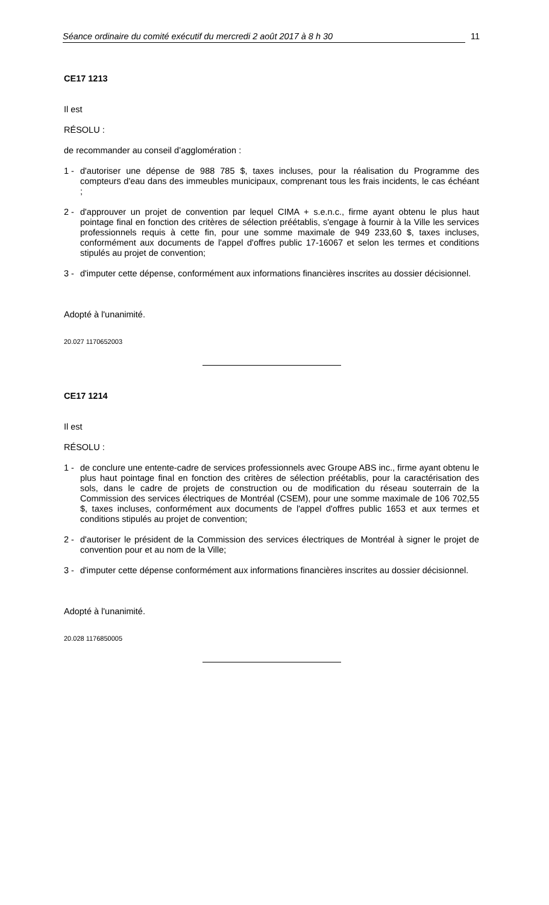Séance ordinaire du comité exécutif du mercredi 2 août 2017 à 8 h 30 11
CE17 1213
Il est
RÉSOLU :
de recommander au conseil d’agglomération :
1 - d'autoriser une dépense de 988 785 $, taxes incluses, pour la réalisation du Programme des compteurs d'eau dans des immeubles municipaux, comprenant tous les frais incidents, le cas échéant ;
2 - d'approuver un projet de convention par lequel CIMA + s.e.n.c., firme ayant obtenu le plus haut pointage final en fonction des critères de sélection préétablis, s'engage à fournir à la Ville les services professionnels requis à cette fin, pour une somme maximale de 949 233,60 $, taxes incluses, conformément aux documents de l'appel d'offres public 17-16067 et selon les termes et conditions stipulés au projet de convention;
3 - d'imputer cette dépense, conformément aux informations financières inscrites au dossier décisionnel.
Adopté à l'unanimité.
20.027 1170652003
CE17 1214
Il est
RÉSOLU :
1 - de conclure une entente-cadre de services professionnels avec Groupe ABS inc., firme ayant obtenu le plus haut pointage final en fonction des critères de sélection préétablis, pour la caractérisation des sols, dans le cadre de projets de construction ou de modification du réseau souterrain de la Commission des services électriques de Montréal (CSEM), pour une somme maximale de 106 702,55 $, taxes incluses, conformément aux documents de l'appel d'offres public 1653 et aux termes et conditions stipulés au projet de convention;
2 - d'autoriser le président de la Commission des services électriques de Montréal à signer le projet de convention pour et au nom de la Ville;
3 - d'imputer cette dépense conformément aux informations financières inscrites au dossier décisionnel.
Adopté à l'unanimité.
20.028 1176850005